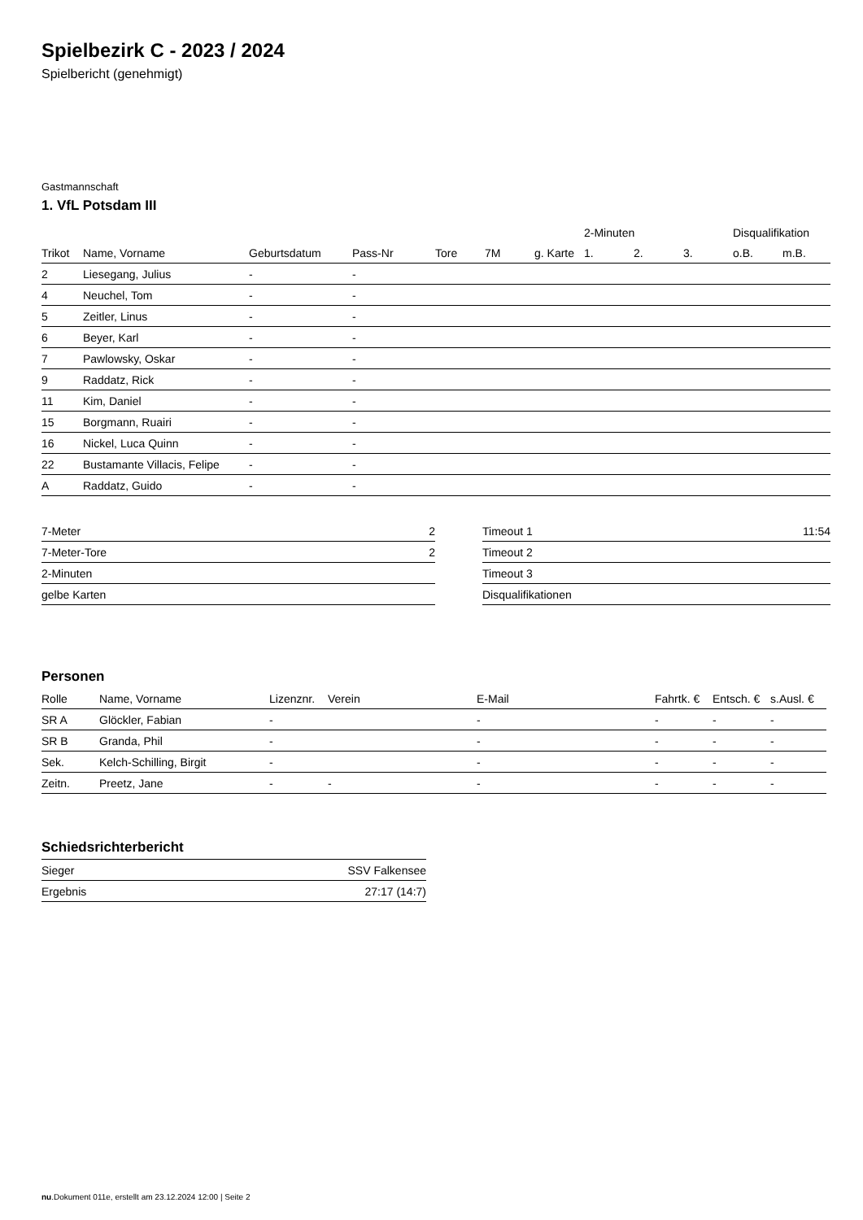Spielbezirk C - 2023 / 2024
Spielbericht (genehmigt)
Gastmannschaft
1. VfL Potsdam III
| | | | | | | | 2-Minuten | | | Disqualifikation | |
| --- | --- | --- | --- | --- | --- | --- | --- | --- | --- | --- | --- |
| Trikot | Name, Vorname | Geburtsdatum | Pass-Nr | Tore | 7M | g. Karte | 1. | 2. | 3. | o.B. | m.B. |
| 2 | Liesegang, Julius | - | - | | | | | | | | |
| 4 | Neuchel, Tom | - | - | | | | | | | | |
| 5 | Zeitler, Linus | - | - | | | | | | | | |
| 6 | Beyer, Karl | - | - | | | | | | | | |
| 7 | Pawlowsky, Oskar | - | - | | | | | | | | |
| 9 | Raddatz, Rick | - | - | | | | | | | | |
| 11 | Kim, Daniel | - | - | | | | | | | | |
| 15 | Borgmann, Ruairi | - | - | | | | | | | | |
| 16 | Nickel, Luca Quinn | - | - | | | | | | | | |
| 22 | Bustamante Villacis, Felipe | - | - | | | | | | | | |
| A | Raddatz, Guido | - | - | | | | | | | | |
| 7-Meter | 2 |
| 7-Meter-Tore | 2 |
| 2-Minuten | |
| gelbe Karten | |
| Timeout 1 | 11:54 |
| Timeout 2 | |
| Timeout 3 | |
| Disqualifikationen | |
Personen
| Rolle | Name, Vorname | Lizenznr. | Verein | E-Mail | Fahrtk. € | Entsch. € | s.Ausl. € |
| --- | --- | --- | --- | --- | --- | --- | --- |
| SR A | Glöckler, Fabian | - | | - | - | - | - |
| SR B | Granda, Phil | - | | - | - | - | - |
| Sek. | Kelch-Schilling, Birgit | - | | - | - | - | - |
| Zeitn. | Preetz, Jane | - | - | - | - | - | - |
Schiedsrichterbericht
| Sieger | SSV Falkensee |
| Ergebnis | 27:17 (14:7) |
nu.Dokument 011e, erstellt am 23.12.2024 12:00 | Seite 2